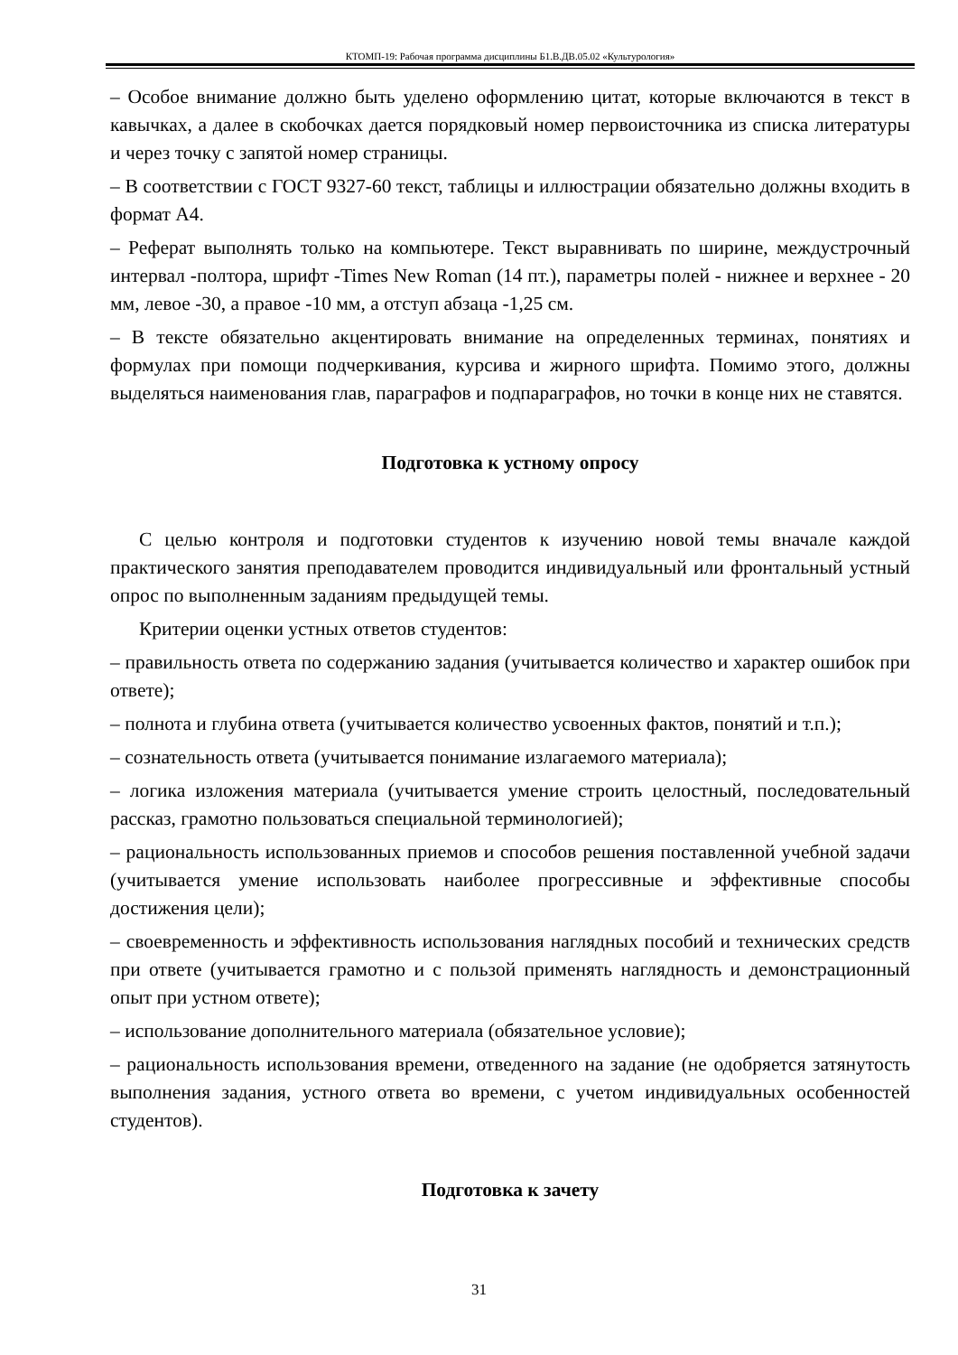КТОМП-19: Рабочая программа дисциплины Б1.В.ДВ.05.02 «Культурология»
– Особое внимание должно быть уделено оформлению цитат, которые включаются в текст в кавычках, а далее в скобочках дается порядковый номер первоисточника из списка литературы и через точку с запятой номер страницы.
– В соответствии с ГОСТ 9327-60 текст, таблицы и иллюстрации обязательно должны входить в формат А4.
– Реферат выполнять только на компьютере. Текст выравнивать по ширине, междустрочный интервал -полтора, шрифт -Times New Roman (14 пт.), параметры полей - нижнее и верхнее - 20 мм, левое -30, а правое -10 мм, а отступ абзаца -1,25 см.
– В тексте обязательно акцентировать внимание на определенных терминах, понятиях и формулах при помощи подчеркивания, курсива и жирного шрифта. Помимо этого, должны выделяться наименования глав, параграфов и подпараграфов, но точки в конце них не ставятся.
Подготовка к устному опросу
С целью контроля и подготовки студентов к изучению новой темы вначале каждой практического занятия преподавателем проводится индивидуальный или фронтальный устный опрос по выполненным заданиям предыдущей темы.
Критерии оценки устных ответов студентов:
– правильность ответа по содержанию задания (учитывается количество и характер ошибок при ответе);
– полнота и глубина ответа (учитывается количество усвоенных фактов, понятий и т.п.);
– сознательность ответа (учитывается понимание излагаемого материала);
– логика изложения материала (учитывается умение строить целостный, последовательный рассказ, грамотно пользоваться специальной терминологией);
– рациональность использованных приемов и способов решения поставленной учебной задачи (учитывается умение использовать наиболее прогрессивные и эффективные способы достижения цели);
– своевременность и эффективность использования наглядных пособий и технических средств при ответе (учитывается грамотно и с пользой применять наглядность и демонстрационный опыт при устном ответе);
– использование дополнительного материала (обязательное условие);
– рациональность использования времени, отведенного на задание (не одобряется затянутость выполнения задания, устного ответа во времени, с учетом индивидуальных особенностей студентов).
Подготовка к зачету
31